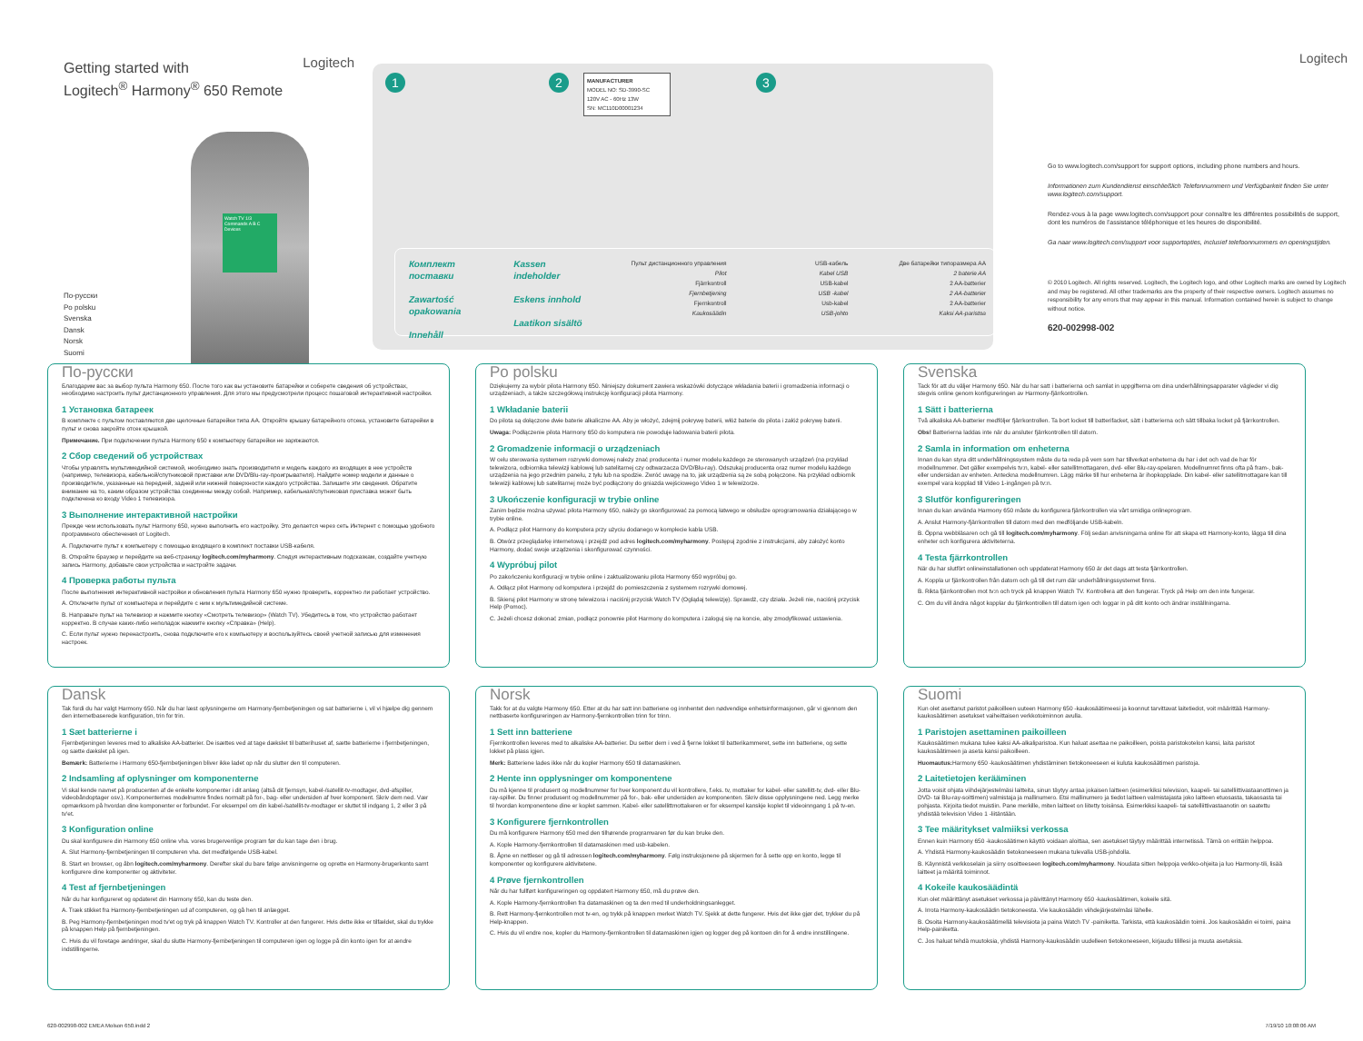Getting started with
Logitech<sup>®</sup> Harmony<sup>®</sup> 650 Remote
Logitech
По-русски
Po polsku
Svenska
Dansk
Norsk
Suomi
Watch TV 1/3
Commands A B C
Devices
1 2 3
MANUFACTURER
MODEL NO: SD-3990-SC
120V AC - 60Hz 13W
SN: MC110D00001234
Комплект поставки
Zawartość opakowania
Innehåll
Kassen indeholder
Eskens innhold
Laatikon sisältö
Пульт дистанционного управления
Pilot
Fjärrkontroll
Fjernbetjening
Fjernkontroll
Kaukosäädin
USB-кабель
Kabel USB
USB-kabel
USB -kabel
Usb-kabel
USB-johto
Две батарейки типоразмера AA
2 baterie AA
2 AA-batterier
2 AA-batterier
2 AA-batterier
Kaksi AA-paristoa
Logitech
Go to www.logitech.com/support for support options, including phone numbers and hours.
Informationen zum Kundendienst einschließlich Telefonnummern und Verfügbarkeit finden Sie unter www.logitech.com/support.
Rendez-vous à la page www.logitech.com/support pour connaître les différentes possibilités de support, dont les numéros de l'assistance téléphonique et les heures de disponibilité.
Ga naar www.logitech.com/support voor supportopties, inclusief telefoonnummers en openingstijden.
© 2010 Logitech. All rights reserved. Logitech, the Logitech logo, and other Logitech marks are owned by Logitech and may be registered. All other trademarks are the property of their respective owners. Logitech assumes no responsibility for any errors that may appear in this manual. Information contained herein is subject to change without notice.
620-002998-002
По-русски
Благодарим вас за выбор пульта Harmony 650. После того как вы установите батарейки и соберете сведения об устройствах, необходимо настроить пульт дистанционного управления. Для этого мы предусмотрели процесс пошаговой интерактивной настройки.
1 Установка батареек
В комплекте с пультом поставляются две щелочные батарейки типа AA. Откройте крышку батарейного отсека, установите батарейки в пульт и снова закройте отсек крышкой.
Примечание. При подключении пульта Harmony 650 к компьютеру батарейки не заряжаются.
2 Сбор сведений об устройствах
Чтобы управлять мультимедийной системой, необходимо знать производителя и модель каждого из входящих в нее устройств (например, телевизора, кабельной/спутниковой приставки или DVD/Blu-ray-проигрывателя). Найдите номер модели и данные о производителе, указанные на передней, задней или нижней поверхности каждого устройства. Запишите эти сведения. Обратите внимание на то, каким образом устройства соединены между собой. Например, кабельная/спутниковая приставка может быть подключена ко входу Video 1 телевизора.
3 Выполнение интерактивной настройки
Прежде чем использовать пульт Harmony 650, нужно выполнить его настройку. Это делается через сеть Интернет с помощью удобного программного обеспечения от Logitech.
A. Подключите пульт к компьютеру с помощью входящего в комплект поставки USB-кабеля.
B. Откройте браузер и перейдите на веб-страницу logitech.com/myharmony. Следуя интерактивным подсказкам, создайте учетную запись Harmony, добавьте свои устройства и настройте задачи.
4 Проверка работы пульта
После выполнения интерактивной настройки и обновления пульта Harmony 650 нужно проверить, корректно ли работает устройство.
A. Отключите пульт от компьютера и перейдите с ним к мультимедийной системе.
B. Направьте пульт на телевизор и нажмите кнопку «Смотреть телевизор» (Watch TV). Убедитесь в том, что устройство работает корректно. В случае каких-либо неполадок нажмите кнопку «Справка» (Help).
C. Если пульт нужно перенастроить, снова подключите его к компьютеру и воспользуйтесь своей учетной записью для изменения настроек.
Po polsku
Dziękujemy za wybór pilota Harmony 650. Niniejszy dokument zawiera wskazówki dotyczące wkładania baterii i gromadzenia informacji o urządzeniach, a także szczegółową instrukcję konfiguracji pilota Harmony.
1 Wkładanie baterii
Do pilota są dołączone dwie baterie alkaliczne AA. Aby je włożyć, zdejmij pokrywę baterii, włóż baterie do pilota i załóż pokrywę baterii.
Uwaga: Podłączenie pilota Harmony 650 do komputera nie powoduje ładowania baterii pilota.
2 Gromadzenie informacji o urządzeniach
W celu sterowania systemem rozrywki domowej należy znać producenta i numer modelu każdego ze sterowanych urządzeń (na przykład telewizora, odbiornika telewizji kablowej lub satelitarnej czy odtwarzacza DVD/Blu-ray). Odszukaj producenta oraz numer modelu każdego urządzenia na jego przednim panelu, z tyłu lub na spodzie. Zwróć uwagę na to, jak urządzenia są ze sobą połączone. Na przykład odbiornik telewizji kablowej lub satelitarnej może być podłączony do gniazda wejściowego Video 1 w telewizorze.
3 Ukończenie konfiguracji w trybie online
Zanim będzie można używać pilota Harmony 650, należy go skonfigurować za pomocą łatwego w obsłudze oprogramowania działającego w trybie online.
A. Podłącz pilot Harmony do komputera przy użyciu dodanego w komplecie kabla USB.
B. Otwórz przeglądarkę internetową i przejdź pod adres logitech.com/myharmony. Postępuj zgodnie z instrukcjami, aby założyć konto Harmony, dodać swoje urządzenia i skonfigurować czynności.
4 Wypróbuj pilot
Po zakończeniu konfiguracji w trybie online i zaktualizowaniu pilota Harmony 650 wypróbuj go.
A. Odłącz pilot Harmony od komputera i przejdź do pomieszczenia z systemem rozrywki domowej.
B. Skieruj pilot Harmony w stronę telewizora i naciśnij przycisk Watch TV (Oglądaj telewizję). Sprawdź, czy działa. Jeżeli nie, naciśnij przycisk Help (Pomoc).
C. Jeżeli chcesz dokonać zmian, podłącz ponownie pilot Harmony do komputera i zaloguj się na koncie, aby zmodyfikować ustawienia.
Svenska
Tack för att du väljer Harmony 650. När du har satt i batterierna och samlat in uppgifterna om dina underhållningsapparater vägleder vi dig stegvis online genom konfigureringen av Harmony-fjärrkontrollen.
1 Sätt i batterierna
Två alkaliska AA-batterier medföljer fjärrkontrollen. Ta bort locket till batterifacket, sätt i batterierna och sätt tillbaka locket på fjärrkontrollen.
Obs! Batterierna laddas inte när du ansluter fjärrkontrollen till datorn.
2 Samla in information om enheterna
Innan du kan styra ditt underhållningssystem måste du ta reda på vem som har tillverkat enheterna du har i det och vad de har för modellnummer. Det gäller exempelvis tv:n, kabel- eller satellitmottagaren, dvd- eller Blu-ray-spelaren. Modellnumret finns ofta på fram-, bak- eller undersidan av enheten. Anteckna modellnumren. Lägg märke till hur enheterna är ihopkopplade. Din kabel- eller satellitmottagare kan till exempel vara kopplad till Video 1-ingången på tv:n.
3 Slutför konfigureringen
Innan du kan använda Harmony 650 måste du konfigurera fjärrkontrollen via vårt smidiga onlineprogram.
A. Anslut Harmony-fjärrkontrollen till datorn med den medföljande USB-kabeln.
B. Öppna webbläsaren och gå till logitech.com/myharmony. Följ sedan anvisningarna online för att skapa ett Harmony-konto, lägga till dina enheter och konfigurera aktiviteterna.
4 Testa fjärrkontrollen
När du har slutfört onlineinstallationen och uppdaterat Harmony 650 är det dags att testa fjärrkontrollen.
A. Koppla ur fjärrkontrollen från datorn och gå till det rum där underhållningssystemet finns.
B. Rikta fjärrkontrollen mot tv:n och tryck på knappen Watch TV. Kontrollera att den fungerar. Tryck på Help om den inte fungerar.
C. Om du vill ändra något kopplar du fjärrkontrollen till datorn igen och loggar in på ditt konto och ändrar inställningarna.
Dansk
Tak fordi du har valgt Harmony 650. Når du har læst oplysningerne om Harmony-fjernbetjeningen og sat batterierne i, vil vi hjælpe dig gennem den internetbaserede konfiguration, trin for trin.
1 Sæt batterierne i
Fjernbetjeningen leveres med to alkaliske AA-batterier. De isættes ved at tage dækslet til batterihuset af, sætte batterierne i fjernbetjeningen, og sætte dækslet på igen.
Bemærk: Batterierne i Harmony 650-fjernbetjeningen bliver ikke ladet op når du slutter den til computeren.
2 Indsamling af oplysninger om komponenterne
Vi skal kende navnet på producenten af de enkelte komponenter i dit anlæg (altså dit fjernsyn, kabel-/satellit-tv-modtager, dvd-afspiller, videobåndoptager osv.). Komponenternes modelnumre findes normalt på for-, bag- eller undersiden af hver komponent. Skriv dem ned. Vær opmærksom på hvordan dine komponenter er forbundet. For eksempel om din kabel-/satellit-tv-modtager er sluttet til indgang 1, 2 eller 3 på tv'et.
3 Konfiguration online
Du skal konfigurere din Harmony 650 online vha. vores brugervenlige program før du kan tage den i brug.
A. Slut Harmony-fjernbetjeningen til computeren vha. det medfølgende USB-kabel.
B. Start en browser, og åbn logitech.com/myharmony. Derefter skal du bare følge anvisningerne og oprette en Harmony-brugerkonto samt konfigurere dine komponenter og aktiviteter.
4 Test af fjernbetjeningen
Når du har konfigureret og opdateret din Harmony 650, kan du teste den.
A. Træk stikket fra Harmony-fjernbetjeningen ud af computeren, og gå hen til anlægget.
B. Peg Harmony-fjernbetjeningen mod tv'et og tryk på knappen Watch TV. Kontroller at den fungerer. Hvis dette ikke er tilfældet, skal du trykke på knappen Help på fjernbetjeningen.
C. Hvis du vil foretage ændringer, skal du slutte Harmony-fjernbetjeningen til computeren igen og logge på din konto igen for at ændre indstillingerne.
Norsk
Takk for at du valgte Harmony 650. Etter at du har satt inn batteriene og innhentet den nødvendige enhetsinformasjonen, går vi gjennom den nettbaserte konfigureringen av Harmony-fjernkontrollen trinn for trinn.
1 Sett inn batteriene
Fjernkontrollen leveres med to alkaliske AA-batterier. Du setter dem i ved å fjerne lokket til batterikammeret, sette inn batteriene, og sette lokket på plass igjen.
Merk: Batteriene lades ikke når du kopler Harmony 650 til datamaskinen.
2 Hente inn opplysninger om komponentene
Du må kjenne til produsent og modellnummer for hver komponent du vil kontrollere, f.eks. tv, mottaker for kabel- eller satellitt-tv, dvd- eller Blu-ray-spiller. Du finner produsent og modellnummer på for-, bak- eller undersiden av komponenten. Skriv disse opplysningene ned. Legg merke til hvordan komponentene dine er koplet sammen. Kabel- eller satellittmottakeren er for eksempel kanskje koplet til videoinngang 1 på tv-en.
3 Konfigurere fjernkontrollen
Du må konfigurere Harmony 650 med den tilhørende programvaren før du kan bruke den.
A. Kople Harmony-fjernkontrollen til datamaskinen med usb-kabelen.
B. Åpne en nettleser og gå til adressen logitech.com/myharmony. Følg instruksjonene på skjermen for å sette opp en konto, legge til komponenter og konfigurere aktivitetene.
4 Prøve fjernkontrollen
Når du har fullført konfigureringen og oppdatert Harmony 650, må du prøve den.
A. Kople Harmony-fjernkontrollen fra datamaskinen og ta den med til underholdningsanlegget.
B. Rett Harmony-fjernkontrollen mot tv-en, og trykk på knappen merket Watch TV. Sjekk at dette fungerer. Hvis det ikke gjør det, trykker du på Help-knappen.
C. Hvis du vil endre noe, kopler du Harmony-fjernkontrollen til datamaskinen igjen og logger deg på kontoen din for å endre innstillingene.
Suomi
Kun olet asettanut paristot paikoilleen uuteen Harmony 650 -kaukosäätimeesi ja koonnut tarvittavat laitetiedot, voit määrittää Harmony-kaukosäätimen asetukset vaiheittaisen verkkotoiminnon avulla.
1 Paristojen asettaminen paikoilleen
Kaukosäätimen mukana tulee kaksi AA-alkaliparistoa. Kun haluat asettaa ne paikoilleen, poista paristokotelon kansi, laita paristot kaukosäätimeen ja aseta kansi paikoilleen.
Huomautus: Harmony 650 -kaukosäätimen yhdistäminen tietokoneeseen ei kuluta kaukosäätimen paristoja.
2 Laitetietojen kerääminen
Jotta voisit ohjata viihdejärjestelmäsi laitteita, sinun täytyy antaa jokaisen laitteen (esimerkiksi television, kaapeli- tai satelliittivastaanottimen ja DVD- tai Blu-ray-soittimen) valmistaja ja mallinumero. Etsi mallinumero ja tiedot laitteen valmistajasta joko laitteen etuosasta, takaosasta tai pohjasta. Kirjoita tiedot muistiin. Pane merkille, miten laitteet on liitetty toisiinsa. Esimerkiksi kaapeli- tai satelliittivastaanotin on saatettu yhdistää television Video 1 -liitäntään.
3 Tee määritykset valmiiksi verkossa
Ennen kuin Harmony 650 -kaukosäätimen käyttö voidaan aloittaa, sen asetukset täytyy määrittää internetissä. Tämä on erittäin helppoa.
A. Yhdistä Harmony-kaukosäädin tietokoneeseen mukana tulevalla USB-johdolla.
B. Käynnistä verkkoselain ja siirry osoitteeseen logitech.com/myharmony. Noudata sitten helppoja verkko-ohjeita ja luo Harmony-tili, lisää laitteet ja määritä toiminnot.
4 Kokeile kaukosäädintä
Kun olet määrittänyt asetukset verkossa ja päivittänyt Harmony 650 -kaukosäätimen, kokeile sitä.
A. Irrota Harmony-kaukosäädin tietokoneesta. Vie kaukosäädin viihdejärjestelmäsi lähelle.
B. Osoita Harmony-kaukosäätimellä televisiota ja paina Watch TV -painiketta. Tarkista, että kaukosäädin toimii. Jos kaukosäädin ei toimi, paina Help-painiketta.
C. Jos haluat tehdä muutoksia, yhdistä Harmony-kaukosäädin uudelleen tietokoneeseen, kirjaudu tilillesi ja muuta asetuksia.
620-002998-002 EMEA Molson 650.indd 2 7/19/10 10:08:06 AM